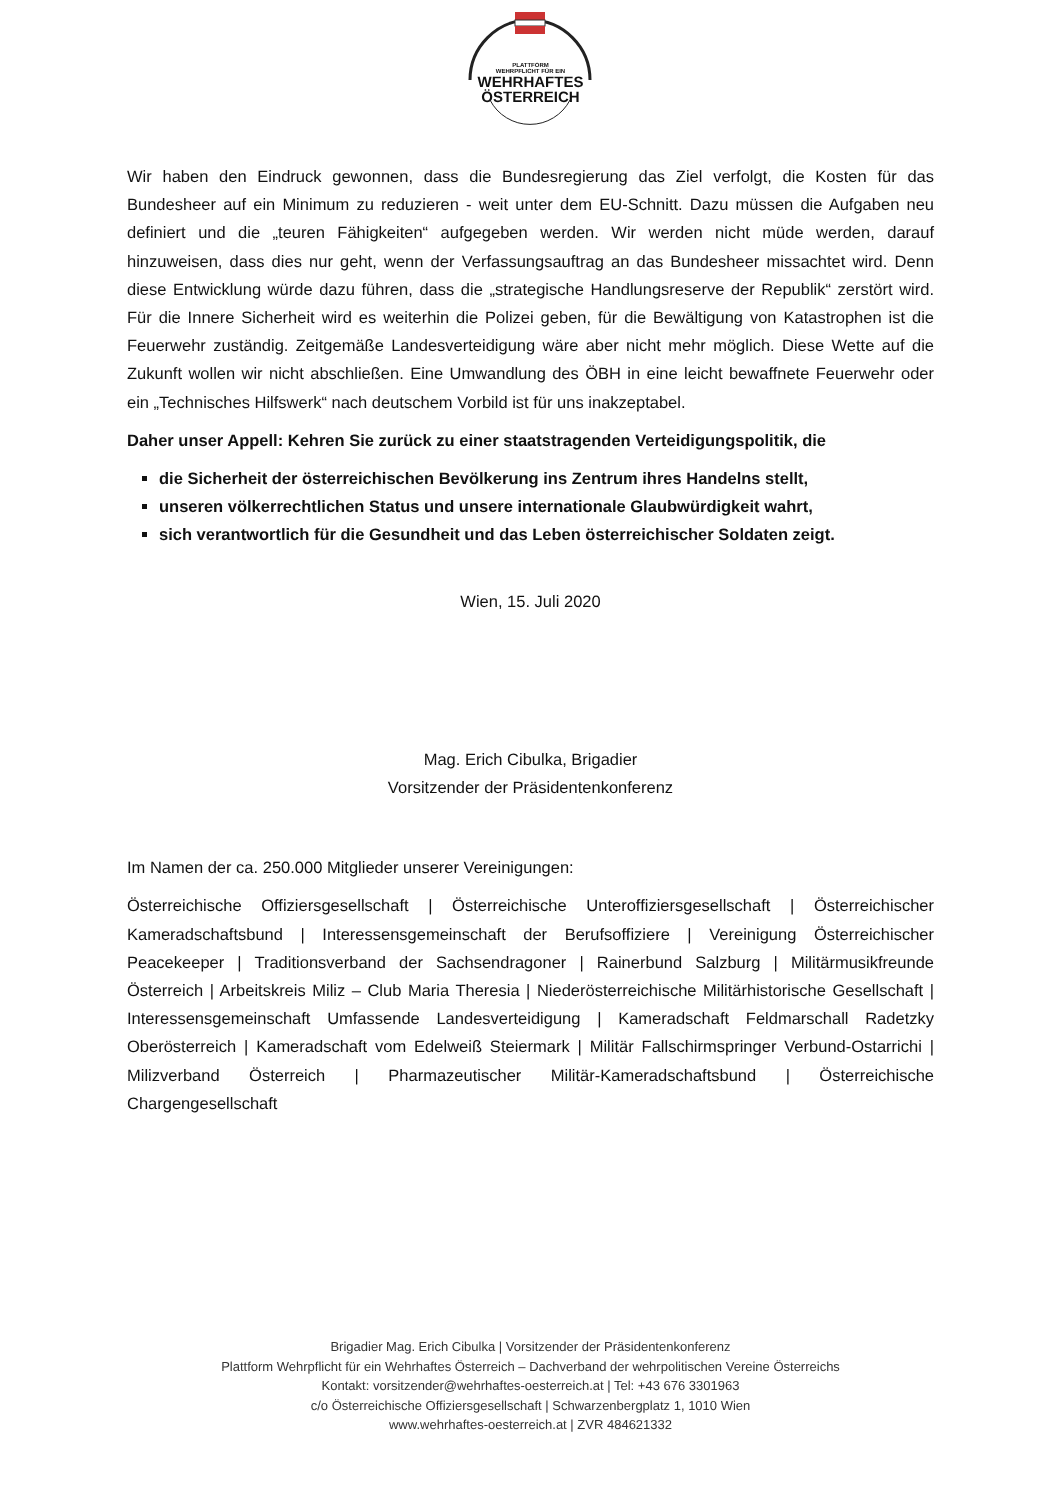PLATTFORM
WEHRPFLICHT FÜR EIN
WEHRHAFTES
ÖSTERREICH
Wir haben den Eindruck gewonnen, dass die Bundesregierung das Ziel verfolgt, die Kosten für das Bundesheer auf ein Minimum zu reduzieren - weit unter dem EU-Schnitt. Dazu müssen die Aufgaben neu definiert und die „teuren Fähigkeiten“ aufgegeben werden. Wir werden nicht müde werden, darauf hinzuweisen, dass dies nur geht, wenn der Verfassungsauftrag an das Bundesheer missachtet wird. Denn diese Entwicklung würde dazu führen, dass die „strategische Handlungsreserve der Republik“ zerstört wird. Für die Innere Sicherheit wird es weiterhin die Polizei geben, für die Bewältigung von Katastrophen ist die Feuerwehr zuständig. Zeitgemäße Landesverteidigung wäre aber nicht mehr möglich. Diese Wette auf die Zukunft wollen wir nicht abschließen. Eine Umwandlung des ÖBH in eine leicht bewaffnete Feuerwehr oder ein „Technisches Hilfswerk“ nach deutschem Vorbild ist für uns inakzeptabel.
Daher unser Appell: Kehren Sie zurück zu einer staatstragenden Verteidigungspolitik, die
die Sicherheit der österreichischen Bevölkerung ins Zentrum ihres Handelns stellt,
unseren völkerrechtlichen Status und unsere internationale Glaubwürdigkeit wahrt,
sich verantwortlich für die Gesundheit und das Leben österreichischer Soldaten zeigt.
Wien, 15. Juli 2020
Mag. Erich Cibulka, Brigadier
Vorsitzender der Präsidentenkonferenz
Im Namen der ca. 250.000 Mitglieder unserer Vereinigungen:
Österreichische Offiziersgesellschaft | Österreichische Unteroffiziersgesellschaft | Österreichischer Kameradschaftsbund | Interessensgemeinschaft der Berufsoffiziere | Vereinigung Österreichischer Peacekeeper | Traditionsverband der Sachsendragoner | Rainerbund Salzburg | Militärmusikfreunde Österreich | Arbeitskreis Miliz – Club Maria Theresia | Niederösterreichische Militärhistorische Gesellschaft | Interessensgemeinschaft Umfassende Landesverteidigung | Kameradschaft Feldmarschall Radetzky Oberösterreich | Kameradschaft vom Edelweiß Steiermark | Militär Fallschirmspringer Verbund-Ostarrichi | Milizverband Österreich | Pharmazeutischer Militär-Kameradschaftsbund | Österreichische Chargengesellschaft
Brigadier Mag. Erich Cibulka | Vorsitzender der Präsidentenkonferenz
Plattform Wehrpflicht für ein Wehrhaftes Österreich – Dachverband der wehrpolitischen Vereine Österreichs
Kontakt: vorsitzender@wehrhaftes-oesterreich.at | Tel: +43 676 3301963
c/o Österreichische Offiziersgesellschaft | Schwarzenbergplatz 1, 1010 Wien
www.wehrhaftes-oesterreich.at | ZVR 484621332